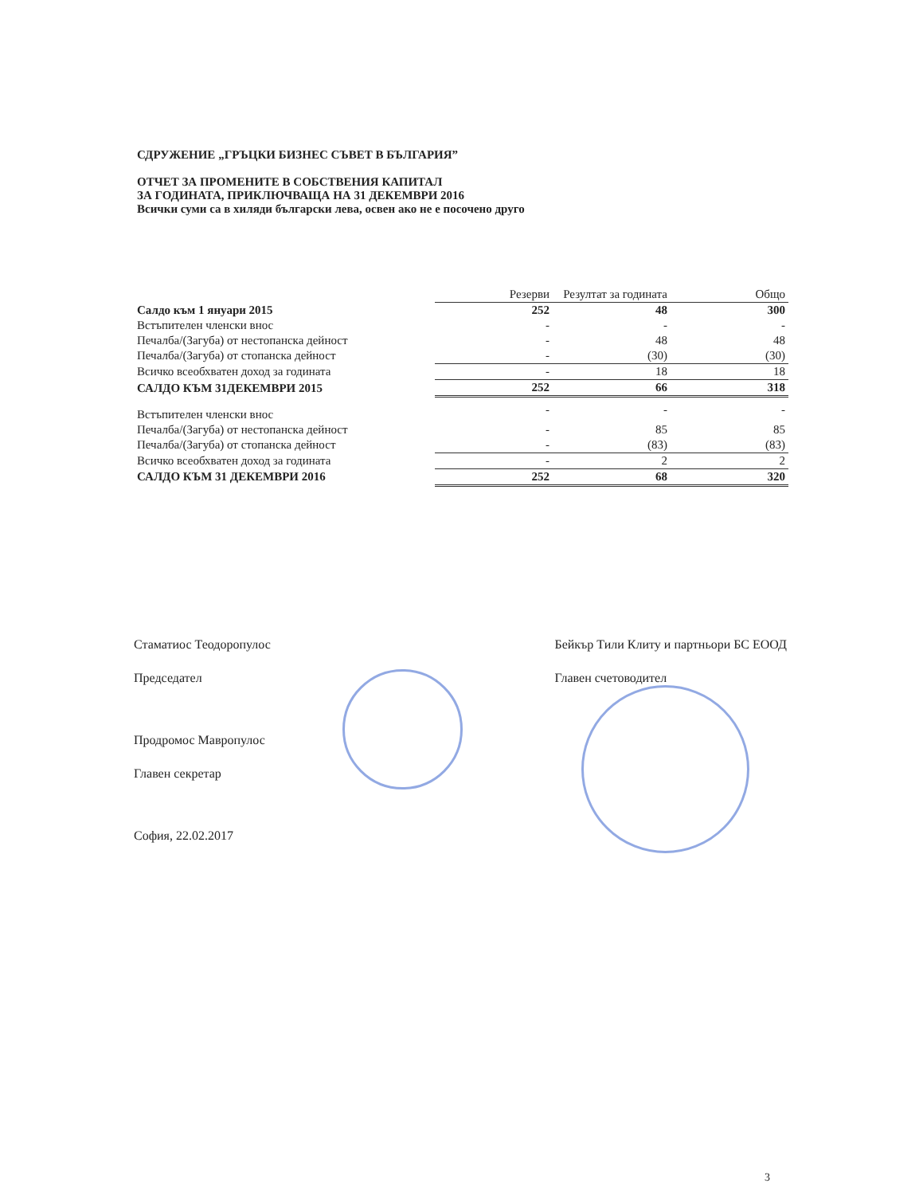СДРУЖЕНИЕ „ГРЪЦКИ БИЗНЕС СЪВЕТ В БЪЛГАРИЯ”
ОТЧЕТ ЗА ПРОМЕНИТЕ В СОБСТВЕНИЯ КАПИТАЛ
ЗА ГОДИНАТА, ПРИКЛЮЧВАЩА НА 31 ДЕКЕМВРИ 2016
Всички суми са в хиляди български лева, освен ако не е посочено друго
| | Резерви | Резултат за годината | Общо |
| --- | --- | --- | --- |
| Салдо към 1 януари 2015 | 252 | 48 | 300 |
| Встъпителен членски внос | - | - | - |
| Печалба/(Загуба) от нестопанска дейност | - | 48 | 48 |
| Печалба/(Загуба) от стопанска дейност | - | (30) | (30) |
| Всичко всеобхватен доход за годината | - | 18 | 18 |
| САЛДО КЪМ 31ДЕКЕМВРИ 2015 | 252 | 66 | 318 |
| Встъпителен членски внос | - | - | - |
| Печалба/(Загуба) от нестопанска дейност | - | 85 | 85 |
| Печалба/(Загуба) от стопанска дейност | - | (83) | (83) |
| Всичко всеобхватен доход за годината | - | 2 | 2 |
| САЛДО КЪМ 31 ДЕКЕМВРИ 2016 | 252 | 68 | 320 |
Стаматиос Теодоропулос
Председател
Продромос Мавропулос
Главен секретар
София, 22.02.2017
Бейкър Тили Клиту и партньори БС ЕООД
Главен счетоводител
3